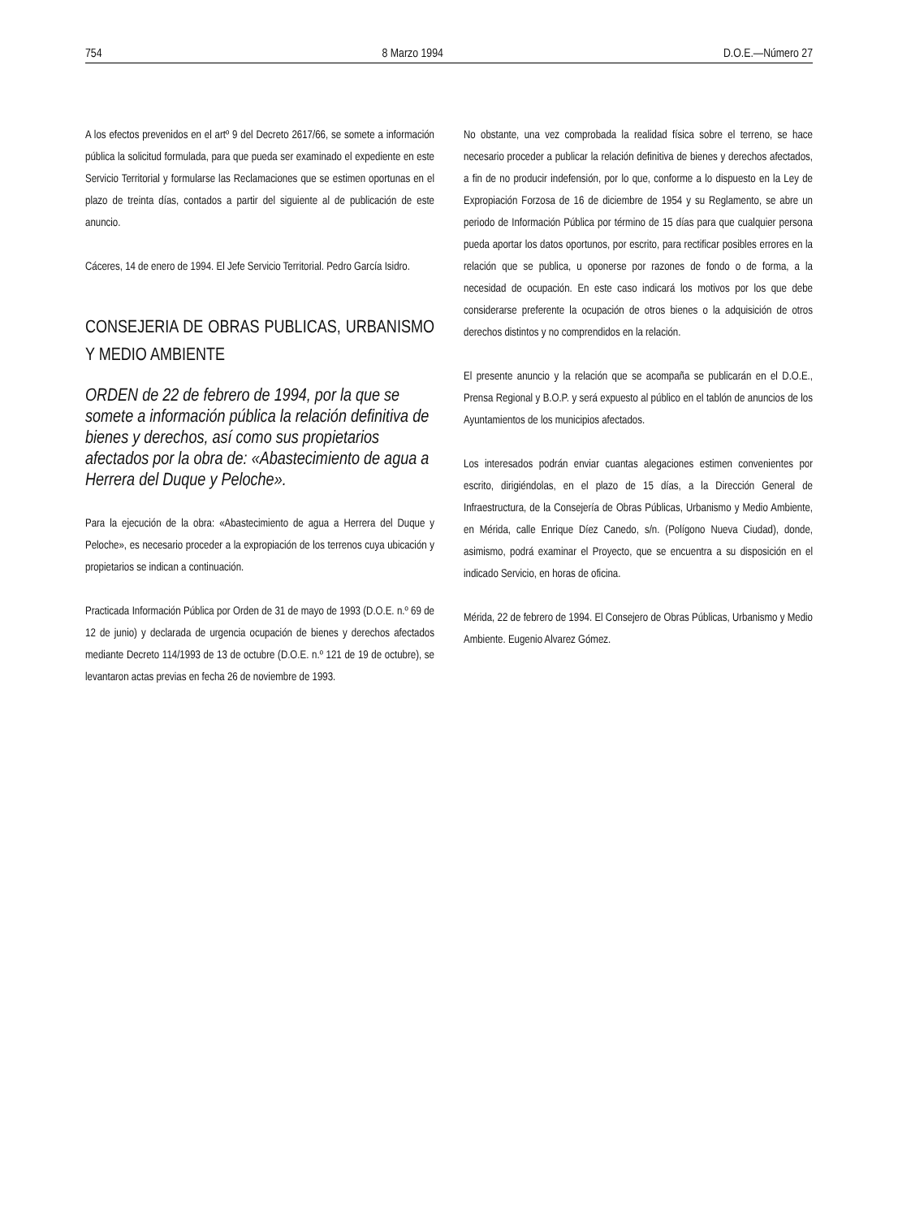754 8 Marzo 1994 D.O.E.—Número 27
A los efectos prevenidos en el artº 9 del Decreto 2617/66, se somete a información pública la solicitud formulada, para que pueda ser examinado el expediente en este Servicio Territorial y formularse las Reclamaciones que se estimen oportunas en el plazo de treinta días, contados a partir del siguiente al de publicación de este anuncio.
Cáceres, 14 de enero de 1994. El Jefe Servicio Territorial. Pedro García Isidro.
CONSEJERIA DE OBRAS PUBLICAS, URBANISMO Y MEDIO AMBIENTE
ORDEN de 22 de febrero de 1994, por la que se somete a información pública la relación definitiva de bienes y derechos, así como sus propietarios afectados por la obra de: «Abastecimiento de agua a Herrera del Duque y Peloche».
Para la ejecución de la obra: «Abastecimiento de agua a Herrera del Duque y Peloche», es necesario proceder a la expropiación de los terrenos cuya ubicación y propietarios se indican a continuación.
Practicada Información Pública por Orden de 31 de mayo de 1993 (D.O.E. n.º 69 de 12 de junio) y declarada de urgencia ocupación de bienes y derechos afectados mediante Decreto 114/1993 de 13 de octubre (D.O.E. n.º 121 de 19 de octubre), se levantaron actas previas en fecha 26 de noviembre de 1993.
No obstante, una vez comprobada la realidad física sobre el terreno, se hace necesario proceder a publicar la relación definitiva de bienes y derechos afectados, a fin de no producir indefensión, por lo que, conforme a lo dispuesto en la Ley de Expropiación Forzosa de 16 de diciembre de 1954 y su Reglamento, se abre un periodo de Información Pública por término de 15 días para que cualquier persona pueda aportar los datos oportunos, por escrito, para rectificar posibles errores en la relación que se publica, u oponerse por razones de fondo o de forma, a la necesidad de ocupación. En este caso indicará los motivos por los que debe considerarse preferente la ocupación de otros bienes o la adquisición de otros derechos distintos y no comprendidos en la relación.
El presente anuncio y la relación que se acompaña se publicarán en el D.O.E., Prensa Regional y B.O.P. y será expuesto al público en el tablón de anuncios de los Ayuntamientos de los municipios afectados.
Los interesados podrán enviar cuantas alegaciones estimen convenientes por escrito, dirigiéndolas, en el plazo de 15 días, a la Dirección General de Infraestructura, de la Consejería de Obras Públicas, Urbanismo y Medio Ambiente, en Mérida, calle Enrique Díez Canedo, s/n. (Polígono Nueva Ciudad), donde, asimismo, podrá examinar el Proyecto, que se encuentra a su disposición en el indicado Servicio, en horas de oficina.
Mérida, 22 de febrero de 1994. El Consejero de Obras Públicas, Urbanismo y Medio Ambiente. Eugenio Alvarez Gómez.